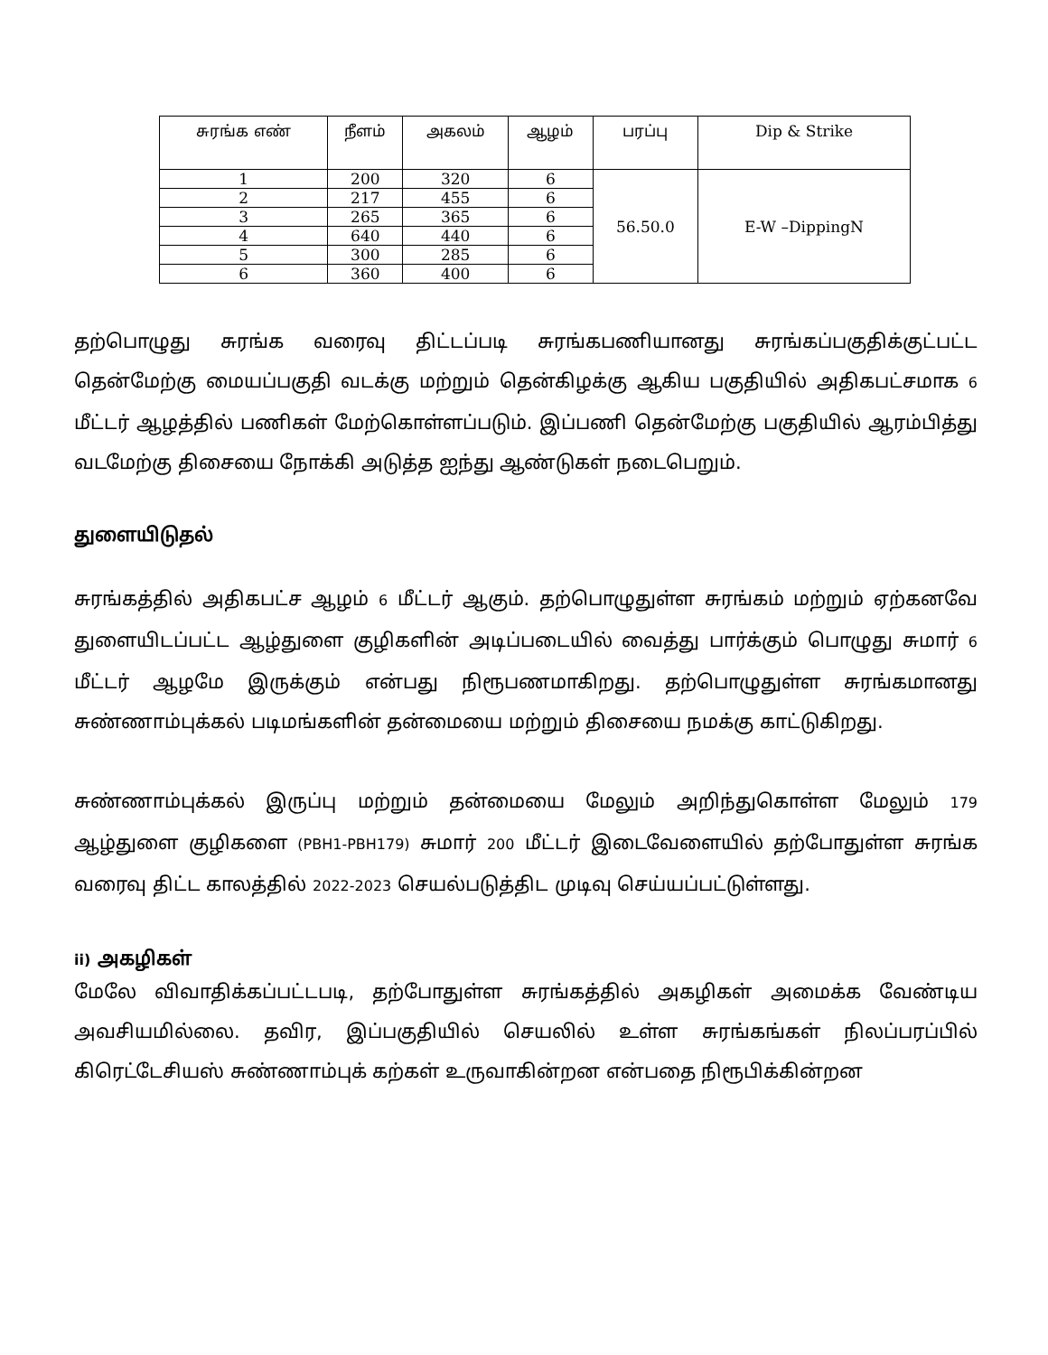| சுரங்க எண் | நீளம் | அகலம் | ஆழம் | பரப்பு | Dip & Strike |
| --- | --- | --- | --- | --- | --- |
| 1 | 200 | 320 | 6 | 56.50.0 | E-W –DippingN |
| 2 | 217 | 455 | 6 | | |
| 3 | 265 | 365 | 6 | | |
| 4 | 640 | 440 | 6 | | |
| 5 | 300 | 285 | 6 | | |
| 6 | 360 | 400 | 6 | | |
தற்பொழுது சுரங்க வரைவு திட்டப்படி சுரங்கபணியானது சுரங்கப்பகுதிக்குட்பட்ட தென்மேற்கு மையப்பகுதி வடக்கு மற்றும் தென்கிழக்கு ஆகிய பகுதியில் அதிகபட்சமாக 6 மீட்டர் ஆழத்தில் பணிகள் மேற்கொள்ளப்படும். இப்பணி தென்மேற்கு பகுதியில் ஆரம்பித்து வடமேற்கு திசையை நோக்கி அடுத்த ஐந்து ஆண்டுகள் நடைபெறும்.
துளையிடுதல்
சுரங்கத்தில் அதிகபட்ச ஆழம் 6 மீட்டர் ஆகும். தற்பொழுதுள்ள சுரங்கம் மற்றும் ஏற்கனவே துளையிடப்பட்ட ஆழ்துளை குழிகளின் அடிப்படையில் வைத்து பார்க்கும் பொழுது சுமார் 6 மீட்டர் ஆழமே இருக்கும் என்பது நிரூபணமாகிறது. தற்பொழுதுள்ள சுரங்கமானது சுண்ணாம்புக்கல் படிமங்களின் தன்மையை மற்றும் திசையை நமக்கு காட்டுகிறது.
சுண்ணாம்புக்கல் இருப்பு மற்றும் தன்மையை மேலும் அறிந்துகொள்ள மேலும் 179 ஆழ்துளை குழிகளை (PBH1-PBH179) சுமார் 200 மீட்டர் இடைவேளையில் தற்போதுள்ள சுரங்க வரைவு திட்ட காலத்தில் 2022-2023 செயல்படுத்திட முடிவு செய்யப்பட்டுள்ளது.
ii) அகழிகள்
மேலே விவாதிக்கப்பட்டபடி, தற்போதுள்ள சுரங்கத்தில் அகழிகள் அமைக்க வேண்டிய அவசியமில்லை. தவிர, இப்பகுதியில் செயலில் உள்ள சுரங்கங்கள் நிலப்பரப்பில் கிரெட்டேசியஸ் சுண்ணாம்புக் கற்கள் உருவாகின்றன என்பதை நிரூபிக்கின்றன